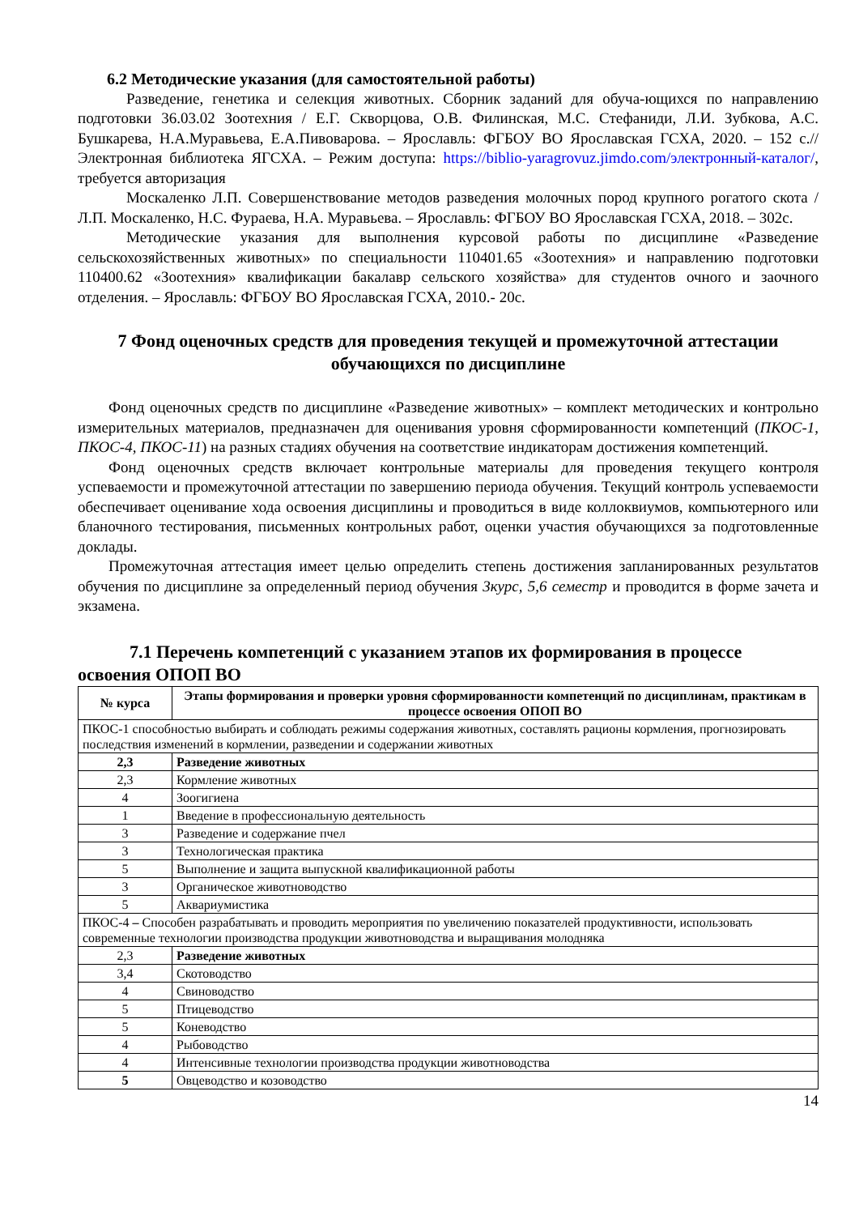6.2 Методические указания (для самостоятельной работы)
Разведение, генетика и селекция животных. Сборник заданий для обуча-ющихся по направлению подготовки 36.03.02 Зоотехния / Е.Г. Скворцова, О.В. Филинская, М.С. Стефаниди, Л.И. Зубкова, А.С. Бушкарева, Н.А.Муравьева, Е.А.Пивоварова. – Ярославль: ФГБОУ ВО Ярославская ГСХА, 2020. – 152 с.// Электронная библиотека ЯГСХА. – Режим доступа: https://biblio-yaragrovuz.jimdo.com/электронный-каталог/, требуется авторизация
Москаленко Л.П. Совершенствование методов разведения молочных пород крупного рогатого скота /Л.П. Москаленко, Н.С. Фураева, Н.А. Муравьева. – Ярославль: ФГБОУ ВО Ярославская ГСХА, 2018. – 302с.
Методические указания для выполнения курсовой работы по дисциплине «Разведение сельскохозяйственных животных» по специальности 110401.65 «Зоотехния» и направлению подготовки 110400.62 «Зоотехния» квалификации бакалавр сельского хозяйства» для студентов очного и заочного отделения. – Ярославль: ФГБОУ ВО Ярославская ГСХА, 2010.- 20с.
7 Фонд оценочных средств для проведения текущей и промежуточной аттестации обучающихся по дисциплине
Фонд оценочных средств по дисциплине «Разведение животных» – комплект методических и контрольно измерительных материалов, предназначен для оценивания уровня сформированности компетенций (ПКОС-1, ПКОС-4, ПКОС-11) на разных стадиях обучения на соответствие индикаторам достижения компетенций.
Фонд оценочных средств включает контрольные материалы для проведения текущего контроля успеваемости и промежуточной аттестации по завершению периода обучения. Текущий контроль успеваемости обеспечивает оценивание хода освоения дисциплины и проводиться в виде коллоквиумов, компьютерного или бланочного тестирования, письменных контрольных работ, оценки участия обучающихся за подготовленные доклады.
Промежуточная аттестация имеет целью определить степень достижения запланированных результатов обучения по дисциплине за определенный период обучения 3курс, 5,6 семестр и проводится в форме зачета и экзамена.
7.1 Перечень компетенций с указанием этапов их формирования в процессе освоения ОПОП ВО
| № курса | Этапы формирования и проверки уровня сформированности компетенций по дисциплинам, практикам в процессе освоения ОПОП ВО |
| --- | --- |
| ПКОС-1 способностью выбирать и соблюдать режимы содержания животных, составлять рационы кормления, прогнозировать последствия изменений в кормлении, разведении и содержании животных | |
| 2,3 | Разведение животных |
| 2,3 | Кормление животных |
| 4 | Зоогигиена |
| 1 | Введение в профессиональную деятельность |
| 3 | Разведение и содержание пчел |
| 3 | Технологическая практика |
| 5 | Выполнение и защита выпускной квалификационной работы |
| 3 | Органическое животноводство |
| 5 | Аквариумистика |
| ПКОС-4 – Способен разрабатывать и проводить мероприятия по увеличению показателей продуктивности, использовать современные технологии производства продукции животноводства и выращивания молодняка | |
| 2,3 | Разведение животных |
| 3,4 | Скотоводство |
| 4 | Свиноводство |
| 5 | Птицеводство |
| 5 | Коневодство |
| 4 | Рыбоводство |
| 4 | Интенсивные технологии производства продукции животноводства |
| 5 | Овцеводство и козоводство |
14